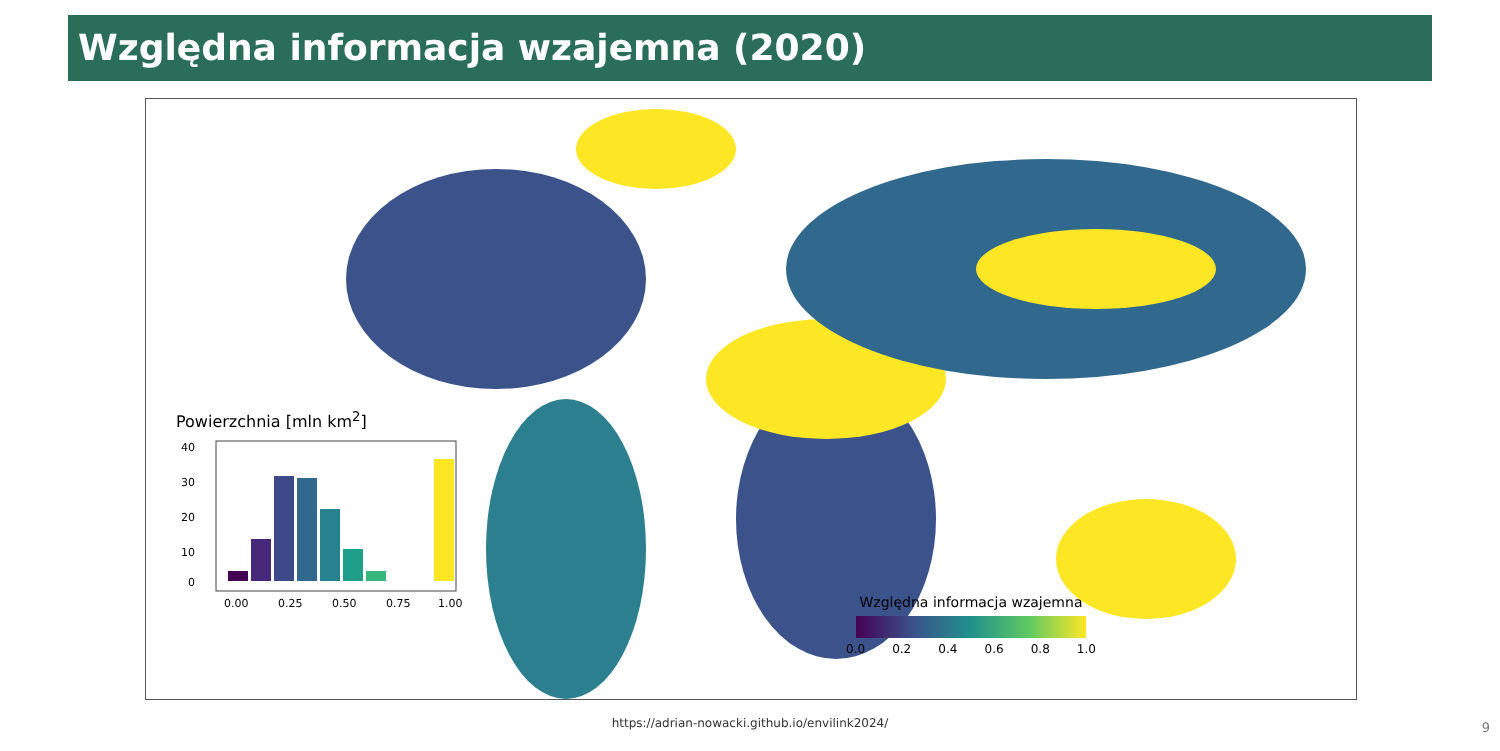Względna informacja wzajemna (2020)
Powierzchnia [mln km<sup>2</sup>]
40
30
20
10
0
0.00
0.25
0.50
0.75
1.00
Względna informacja wzajemna
0.0 0.2 0.4 0.6 0.8 1.0
https://adrian-nowacki.github.io/envilink2024/ 9